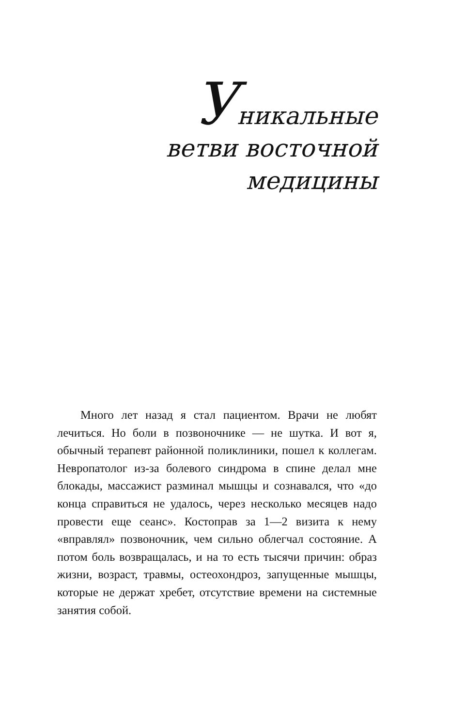Уникальные
ветви восточной
медицины
Много лет назад я стал пациентом. Врачи не любят лечиться. Но боли в позвоночнике — не шутка. И вот я, обычный терапевт районной поликлиники, пошел к коллегам. Невропатолог из-за болевого синдрома в спине делал мне блокады, массажист разминал мышцы и сознавался, что «до конца справиться не удалось, через несколько месяцев надо провести еще сеанс». Костоправ за 1—2 визита к нему «вправлял» позвоночник, чем сильно облегчал состояние. А потом боль возвращалась, и на то есть тысячи причин: образ жизни, возраст, травмы, остеохондроз, запущенные мышцы, которые не держат хребет, отсутствие времени на системные занятия собой.